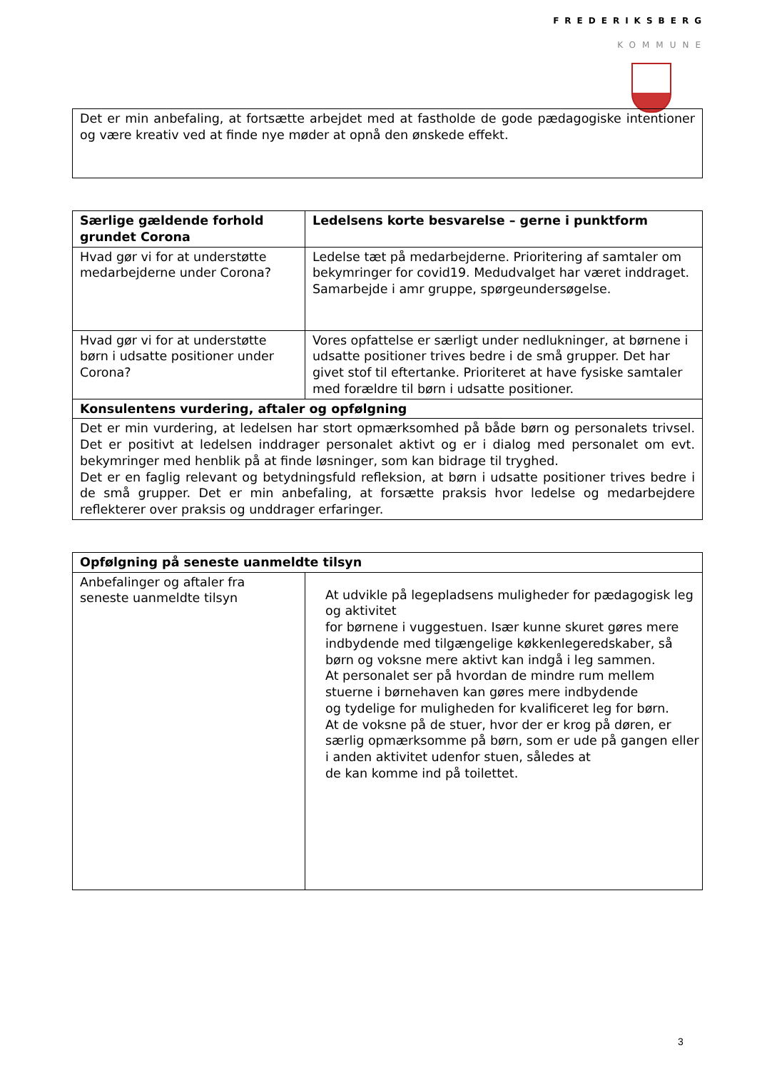FREDERIKSBERG
KOMMUNE
| Det er min anbefaling, at fortsætte arbejdet med at fastholde de gode pædagogiske intentioner og være kreativ ved at finde nye møder at opnå den ønskede effekt. |
| Særlige gældende forhold grundet Corona | Ledelsens korte besvarelse – gerne i punktform |
| --- | --- |
| Hvad gør vi for at understøtte medarbejderne under Corona? | Ledelse tæt på medarbejderne. Prioritering af samtaler om bekymringer for covid19. Medudvalget har været inddraget. Samarbejde i amr gruppe, spørgeundersøgelse. |
| Hvad gør vi for at understøtte børn i udsatte positioner under Corona? | Vores opfattelse er særligt under nedlukninger, at børnene i udsatte positioner trives bedre i de små grupper. Det har givet stof til eftertanke. Prioriteret at have fysiske samtaler med forældre til børn i udsatte positioner. |
| Konsulentens vurdering, aftaler og opfølgning | |
| Det er min vurdering, at ledelsen har stort opmærksomhed på både børn og personalets trivsel. Det er positivt at ledelsen inddrager personalet aktivt og er i dialog med personalet om evt. bekymringer med henblik på at finde løsninger, som kan bidrage til tryghed. Det er en faglig relevant og betydningsfuld refleksion, at børn i udsatte positioner trives bedre i de små grupper. Det er min anbefaling, at forsætte praksis hvor ledelse og medarbejdere reflekterer over praksis og unddrager erfaringer. | |
| Opfølgning på seneste uanmeldte tilsyn | |
| --- | --- |
| Anbefalinger og aftaler fra seneste uanmeldte tilsyn | At udvikle på legepladsens muligheder for pædagogisk leg og aktivitet for børnene i vuggestuen. Især kunne skuret gøres mere indbydende med tilgængelige køkkenlegeredskaber, så børn og voksne mere aktivt kan indgå i leg sammen. At personalet ser på hvordan de mindre rum mellem stuerne i børnehaven kan gøres mere indbydende og tydelige for muligheden for kvalificeret leg for børn. At de voksne på de stuer, hvor der er krog på døren, er særlig opmærksomme på børn, som er ude på gangen eller i anden aktivitet udenfor stuen, således at de kan komme ind på toilettet. |
3